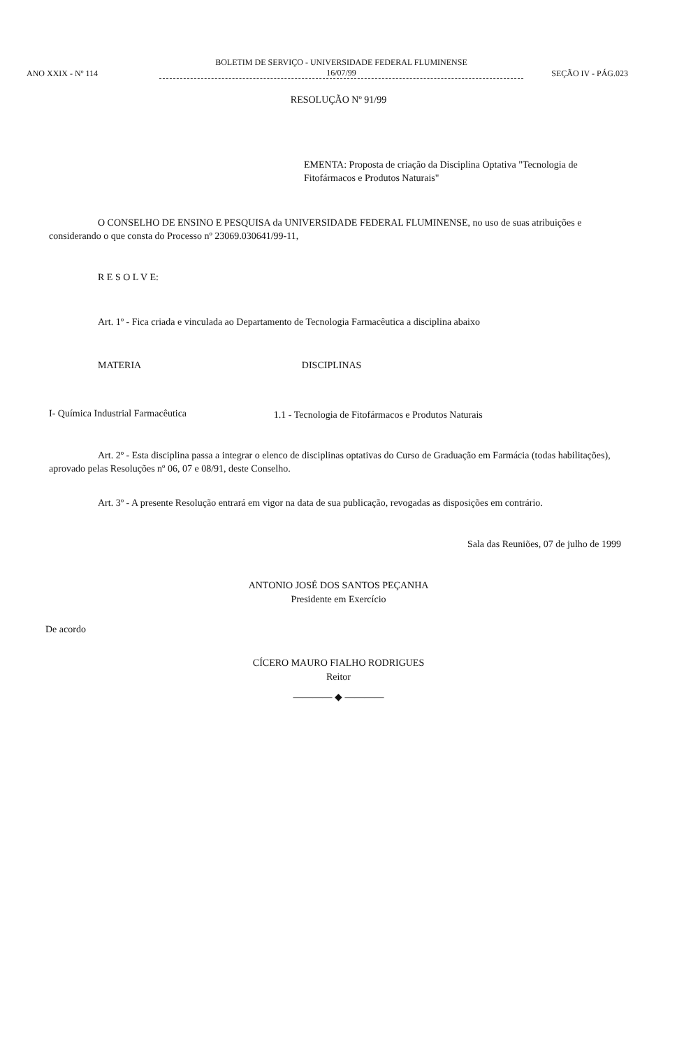ANO XXIX - Nº 114
BOLETIM DE SERVIÇO - UNIVERSIDADE FEDERAL FLUMINENSE
16/07/99
SEÇÃO IV - PÁG.023
RESOLUÇÃO Nº 91/99
EMENTA: Proposta de criação da Disciplina Optativa "Tecnologia de Fitofármacos e Produtos Naturais"
O CONSELHO DE ENSINO E PESQUISA da UNIVERSIDADE FEDERAL FLUMINENSE, no uso de suas atribuições e considerando o que consta do Processo nº 23069.030641/99-11,
R E S O L V E:
Art. 1º - Fica criada e vinculada ao Departamento de Tecnologia Farmacêutica a disciplina abaixo
| MATERIA | DISCIPLINAS |
| --- | --- |
| I- Química Industrial Farmacêutica | 1.1 - Tecnologia de Fitofármacos e Produtos Naturais |
Art. 2º - Esta disciplina passa a integrar o elenco de disciplinas optativas do Curso de Graduação em Farmácia (todas habilitações), aprovado pelas Resoluções nº 06, 07 e 08/91, deste Conselho.
Art. 3º - A presente Resolução entrará em vigor na data de sua publicação, revogadas as disposições em contrário.
Sala das Reuniões, 07 de julho de 1999
ANTONIO JOSÉ DOS SANTOS PEÇANHA
Presidente em Exercício
De acordo
CÍCERO MAURO FIALHO RODRIGUES
Reitor
———— ◆ ————